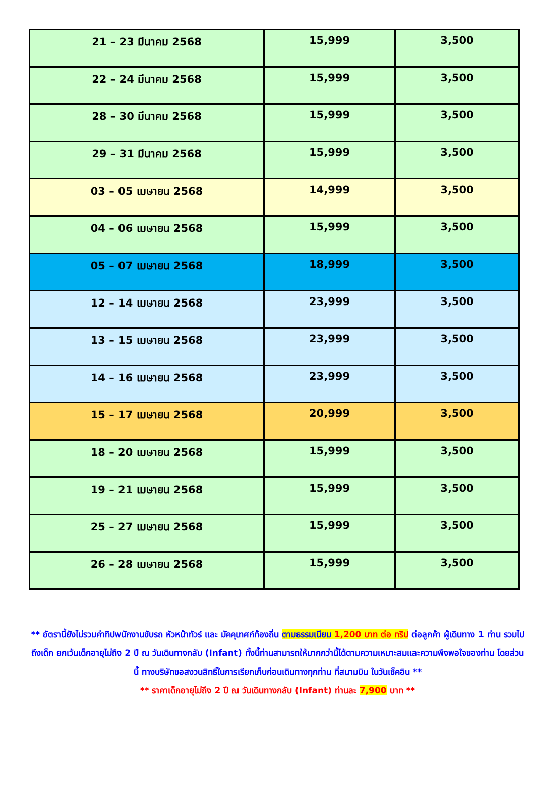| 21 – 23 มีนาคม 2568 | 15,999 | 3,500 |
| 22 – 24 มีนาคม 2568 | 15,999 | 3,500 |
| 28 – 30 มีนาคม 2568 | 15,999 | 3,500 |
| 29 – 31 มีนาคม 2568 | 15,999 | 3,500 |
| 03 – 05 เมษายน 2568 | 14,999 | 3,500 |
| 04 – 06 เมษายน 2568 | 15,999 | 3,500 |
| 05 – 07 เมษายน 2568 | 18,999 | 3,500 |
| 12 – 14 เมษายน 2568 | 23,999 | 3,500 |
| 13 – 15 เมษายน 2568 | 23,999 | 3,500 |
| 14 – 16 เมษายน 2568 | 23,999 | 3,500 |
| 15 – 17 เมษายน 2568 | 20,999 | 3,500 |
| 18 – 20 เมษายน 2568 | 15,999 | 3,500 |
| 19 – 21 เมษายน 2568 | 15,999 | 3,500 |
| 25 – 27 เมษายน 2568 | 15,999 | 3,500 |
| 26 – 28 เมษายน 2568 | 15,999 | 3,500 |
** อัตรานี้ยังไม่รวมค่าทิปพนักงานขับรถ หัวหน้าทัวร์ และ มัคคุเทศก์ท้องถิ่น ตามธรรมเนียม 1,200 บาท ต่อ ทริป ต่อลูกค้า ผู้เดินทาง 1 ท่าน รวมไปถึงเด็ก ยกเว้นเด็กอายุไม่ถึง 2 ปี ณ วันเดินทางกลับ (Infant) ทั้งนี้ท่านสามารถให้มากกว่านี้ได้ตามความเหมาะสมและความพึงพอใจของท่าน โดยส่วนนี้ ทางบริษัทขอสงวนสิทธิ์ในการเรียกเก็บก่อนเดินทางทุกท่าน ที่สนามบิน ในวันเช็คอิน **
** ราคาเด็กอายุไม่ถึง 2 ปี ณ วันเดินทางกลับ (Infant) ท่านละ 7,900 บาท **